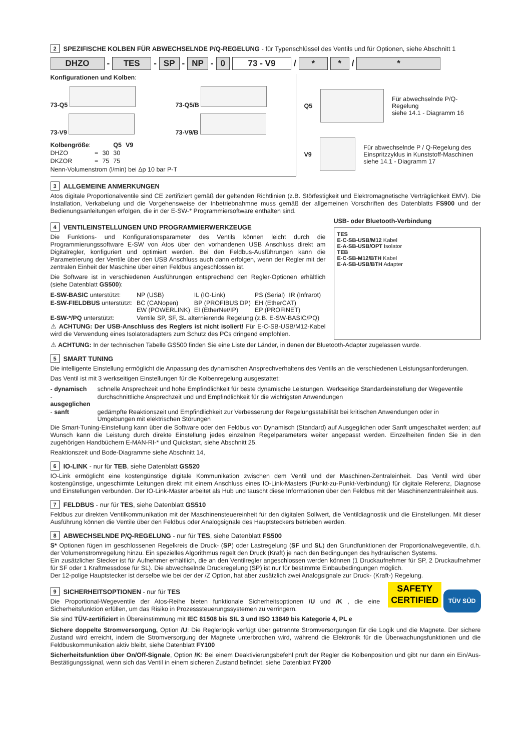2 SPEZIFISCHE KOLBEN FÜR ABWECHSELNDE P/Q-REGELUNG - für Typenschlüssel des Ventils und für Optionen, siehe Abschnitt 1
DHZO - TES - SP - NP - 0 73 - V9 / * * / *
Konfigurationen und Kolben:
73-Q5
73-Q5/B
73-V9
73-V9/B
| Kolbengröße : | | | Q5 | V9 |
| DHZO | = | 30 | 30 | |
| DKZOR | = | 75 | 75 | |
Nenn-Volumenstrom (l/min) bei Δp 10 bar P-T
Q5 Für abwechselnde P/Q-Regelung
siehe 14.1 - Diagramm 16
V9 Für abwechselnde P / Q-Regelung des Einspritzzyklus in Kunststoff-Maschinen
siehe 14.1 - Diagramm 17
3 ALLGEMEINE ANMERKUNGEN
Atos digitale Proportionalventile sind CE zertifiziert gemäß der geltenden Richtlinien (z.B. Störfestigkeit und Elektromagnetische Verträglichkeit EMV). Die Installation, Verkabelung und die Vorgehensweise der Inbetriebnahmne muss gemäß der allgemeinen Vorschriften des Datenblatts FS900 und der Bedienungsanleitungen erfolgen, die in der E-SW-* Programmiersoftware enthalten sind.
4 VENTILEINSTELLUNGEN UND PROGRAMMIERWERKZEUGE
Die Funktions- und Konfigurationsparameter des Ventils können leicht durch die Programmierungssoftware E-SW von Atos über den vorhandenen USB Anschluss direkt am Digitalregler, konfiguriert und optimiert werden. Bei den Feldbus-Ausführungen kann die Parametrierung der Ventile über den USB Anschluss auch dann erfolgen, wenn der Regler mit der zentralen Einheit der Maschine über einen Feldbus angeschlossen ist.
Die Software ist in verschiedenen Ausführungen entsprechend den Regler-Optionen erhältlich (siehe Datenblatt GS500):
| E-SW-BASIC unterstützt: | NP (USB) | IL (IO-Link) | PS (Serial) | IR (Infrarot) |
| E-SW-FIELDBUS unterstützt: | BC (CANopen) EW (POWERLINK) | BP (PROFIBUS DP) EI (EtherNet/IP) | EH (EtherCAT) EP (PROFINET) | |
| E-SW-*/PQ unterstützt: | Ventile SP, SF, SL alternierende Regelung (z.B. E-SW-BASIC/PQ) | | | |
⚠ ACHTUNG: Der USB-Anschluss des Reglers ist nicht isoliert! Für E-C-SB-USB/M12-Kabel wird die Verwendung eines Isolatoradapters zum Schutz des PCs dringend empfohlen.
USB- oder Bluetooth-Verbindung
TES
E-C-SB-USB/M12 Kabel
E-A-SB-USB/OPT Isolator
TEB
E-C-SB-M12/BTH Kabel
E-A-SB-USB/BTH Adapter
⚠ ACHTUNG: In der technischen Tabelle GS500 finden Sie eine Liste der Länder, in denen der Bluetooth-Adapter zugelassen wurde.
5 SMART TUNING
Die intelligente Einstellung ermöglicht die Anpassung des dynamischen Ansprechverhaltens des Ventils an die verschiedenen Leistungsanforderungen.
Das Ventil ist mit 3 werkseitigen Einstellungen für die Kolbenregelung ausgestattet:
| - dynamisch | schnelle Ansprechzeit und hohe Empfindlichkeit für beste dynamische Leistungen. Werkseitige Standardeinstellung der Wegeventile |
| - ausgeglichen | durchschnittliche Ansprechzeit und und Empfindlichkeit für die wichtigsten Anwendungen |
| - sanft | gedämpfte Reaktionszeit und Empfindlichkeit zur Verbesserung der Regelungsstabilität bei kritischen Anwendungen oder in Umgebungen mit elektrischen Störungen |
Die Smart-Tuning-Einstellung kann über die Software oder den Feldbus von Dynamisch (Standard) auf Ausgeglichen oder Sanft umgeschaltet werden; auf Wunsch kann die Leistung durch direkte Einstellung jedes einzelnen Regelparameters weiter angepasst werden. Einzelheiten finden Sie in den zugehörigen Handbüchern E-MAN-RI-* und Quickstart, siehe Abschnitt 25.
Reaktionszeit und Bode-Diagramme siehe Abschnitt 14,
6 IO-LINK - nur für TEB, siehe Datenblatt GS520
IO-Link ermöglicht eine kostengünstige digitale Kommunikation zwischen dem Ventil und der Maschinen-Zentraleinheit. Das Ventil wird über kostengünstige, ungeschirmte Leitungen direkt mit einem Anschluss eines IO-Link-Masters (Punkt-zu-Punkt-Verbindung) für digitale Referenz, Diagnose und Einstellungen verbunden. Der IO-Link-Master arbeitet als Hub und tauscht diese Informationen über den Feldbus mit der Maschinenzentraleinheit aus.
7 FELDBUS - nur für TES, siehe Datenblatt GS510
Feldbus zur direkten Ventilkommunikation mit der Maschinensteuereinheit für den digitalen Sollwert, die Ventildiagnostik und die Einstellungen. Mit dieser Ausführung können die Ventile über den Feldbus oder Analogsignale des Hauptsteckers betrieben werden.
8 ABWECHSELNDE P/Q-REGELUNG - nur für TES, siehe Datenblatt FS500
S* Optionen fügen im geschlossenen Regelkreis die Druck- (SP) oder Lastregelung (SF und SL) den Grundfunktionen der Proportionalwegeventile, d.h. der Volumenstromregelung hinzu. Ein spezielles Algorithmus regelt den Druck (Kraft) je nach den Bedingungen des hydraulischen Systems.
Ein zusätzlicher Stecker ist für Aufnehmer erhältlich, die an den Ventilregler angeschlossen werden können (1 Druckaufnehmer für SP, 2 Druckaufnehmer für SF oder 1 Kraftmessdose für SL). Die abwechselnde Druckregelung (SP) ist nur für bestimmte Einbaubedingungen möglich.
Der 12-polige Hauptstecker ist derselbe wie bei der der /Z Option, hat aber zusätzlich zwei Analogsignale zur Druck- (Kraft-) Regelung.
9 SICHERHEITSOPTIONEN - nur für TES
Die Proportional-Wegeventile der Atos-Reihe bieten funktionale Sicherheitsoptionen /U und /K , die eine Sicherheitsfunktion erfüllen, um das Risiko in Prozesssteuerungssystemen zu verringern.
Sie sind TÜV-zertifiziert in Übereinstimmung mit IEC 61508 bis SIL 3 und ISO 13849 bis Kategorie 4, PL e
SAFETY
CERTIFIED TÜV SÜD
Sichere doppelte Stromversorgung, Option /U: Die Reglerlogik verfügt über getrennte Stromversorgungen für die Logik und die Magnete. Der sichere Zustand wird erreicht, indem die Stromversorgung der Magnete unterbrochen wird, während die Elektronik für die Überwachungsfunktionen und die Feldbuskommunikation aktiv bleibt, siehe Datenblatt FY100
Sicherheitsfunktion über On/Off-Signale, Option /K: Bei einem Deaktivierungsbefehl prüft der Regler die Kolbenposition und gibt nur dann ein Ein/Aus-Bestätigungssignal, wenn sich das Ventil in einem sicheren Zustand befindet, siehe Datenblatt FY200